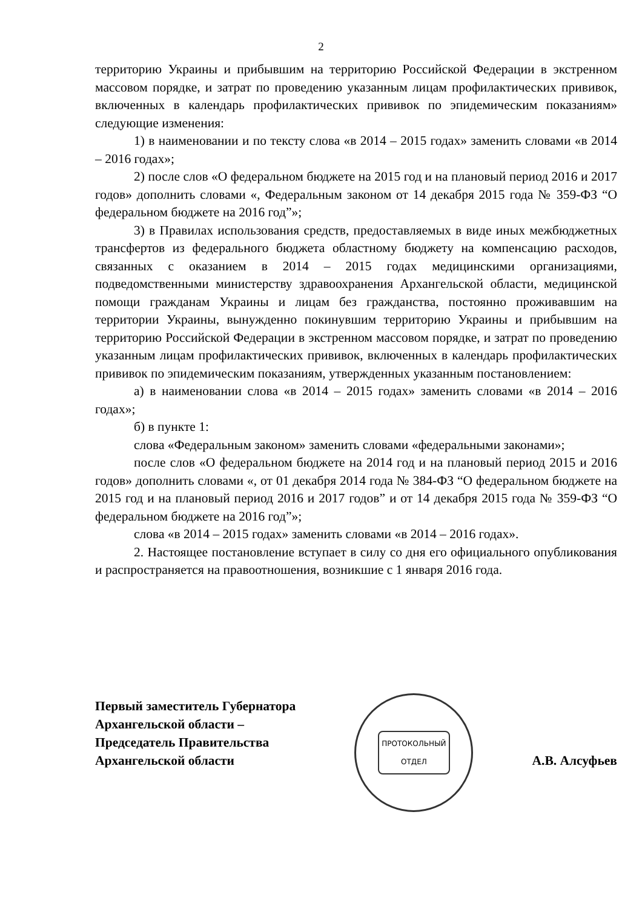2
территорию Украины и прибывшим на территорию Российской Федерации в экстренном массовом порядке, и затрат по проведению указанным лицам профилактических прививок, включенных в календарь профилактических прививок по эпидемическим показаниям» следующие изменения:
1) в наименовании и по тексту слова «в 2014 – 2015 годах» заменить словами «в 2014 – 2016 годах»;
2) после слов «О федеральном бюджете на 2015 год и на плановый период 2016 и 2017 годов» дополнить словами «, Федеральным законом от 14 декабря 2015 года № 359-ФЗ “О федеральном бюджете на 2016 год”»;
3) в Правилах использования средств, предоставляемых в виде иных межбюджетных трансфертов из федерального бюджета областному бюджету на компенсацию расходов, связанных с оказанием в 2014 – 2015 годах медицинскими организациями, подведомственными министерству здравоохранения Архангельской области, медицинской помощи гражданам Украины и лицам без гражданства, постоянно проживавшим на территории Украины, вынужденно покинувшим территорию Украины и прибывшим на территорию Российской Федерации в экстренном массовом порядке, и затрат по проведению указанным лицам профилактических прививок, включенных в календарь профилактических прививок по эпидемическим показаниям, утвержденных указанным постановлением:
а) в наименовании слова «в 2014 – 2015 годах» заменить словами «в 2014 – 2016 годах»;
б) в пункте 1:
слова «Федеральным законом» заменить словами «федеральными законами»;
после слов «О федеральном бюджете на 2014 год и на плановый период 2015 и 2016 годов» дополнить словами «, от 01 декабря 2014 года № 384-ФЗ “О федеральном бюджете на 2015 год и на плановый период 2016 и 2017 годов” и от 14 декабря 2015 года № 359-ФЗ “О федеральном бюджете на 2016 год”»;
слова «в 2014 – 2015 годах» заменить словами «в 2014 – 2016 годах».
2. Настоящее постановление вступает в силу со дня его официального опубликования и распространяется на правоотношения, возникшие с 1 января 2016 года.
Первый заместитель Губернатора
Архангельской области –
Председатель Правительства
Архангельской области
ПРОТОКОЛЬНЫЙ
ОТДЕЛ
А.В. Алсуфьев